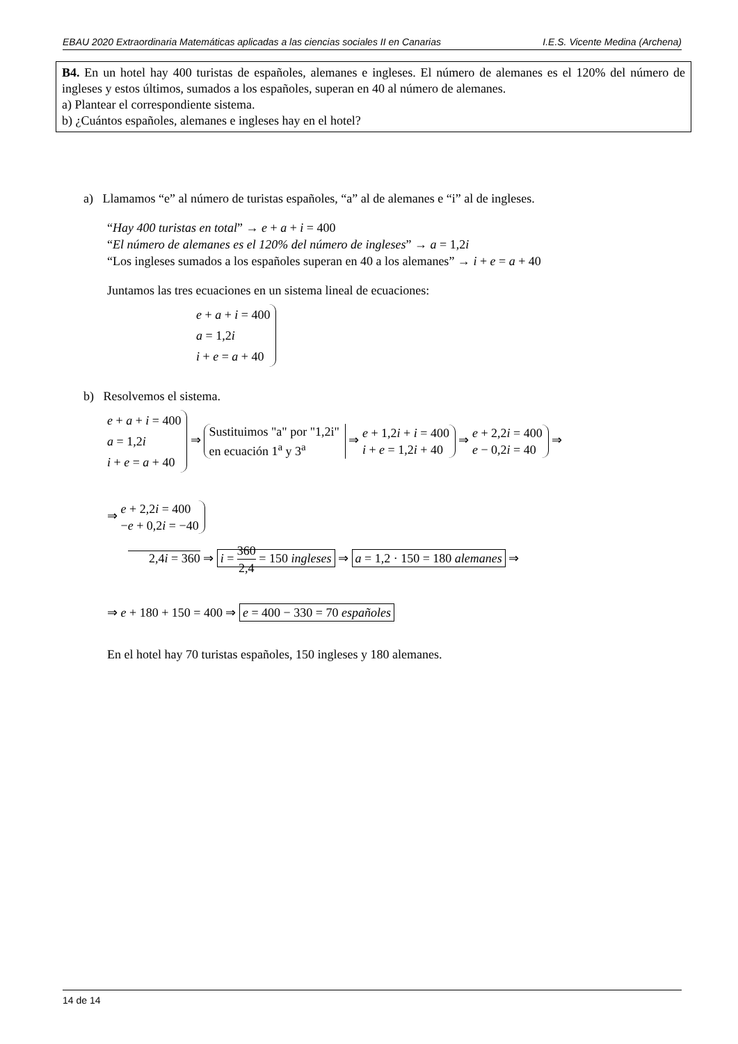EBAU 2020 Extraordinaria Matemáticas aplicadas a las ciencias sociales II en Canarias I.E.S. Vicente Medina (Archena)
B4. En un hotel hay 400 turistas de españoles, alemanes e ingleses. El número de alemanes es el 120% del número de ingleses y estos últimos, sumados a los españoles, superan en 40 al número de alemanes.
a) Plantear el correspondiente sistema.
b) ¿Cuántos españoles, alemanes e ingleses hay en el hotel?
a) Llamamos “e” al número de turistas españoles, “a” al de alemanes e “i” al de ingleses.
“Hay 400 turistas en total” → e + a + i = 400
“El número de alemanes es el 120% del número de ingleses” → a = 1,2i
“Los ingleses sumados a los españoles superan en 40 a los alemanes” → i + e = a + 40
Juntamos las tres ecuaciones en un sistema lineal de ecuaciones:
e + a + i = 400
a = 1,2i
i + e = a + 40
b) Resolvemos el sistema.
e + a + i = 400
a = 1,2i
i + e = a + 40 ⇒ Sustituimos "a" por "1,2i"
en ecuación 1<sup>a</sup> y 3<sup>a</sup> ⇒ e + 1,2i + i = 400
i + e = 1,2i + 40 ⇒ e + 2,2i = 400
e − 0,2i = 40 ⇒
⇒ e + 2,2i = 400
−e + 0,2i = −40
2,4i = 360 ⇒ i = 360 2,4 = 150 ingleses ⇒ a = 1,2 · 150 = 180 alemanes ⇒
⇒ e + 180 + 150 = 400 ⇒ e = 400 − 330 = 70 españoles
En el hotel hay 70 turistas españoles, 150 ingleses y 180 alemanes.
14 de 14